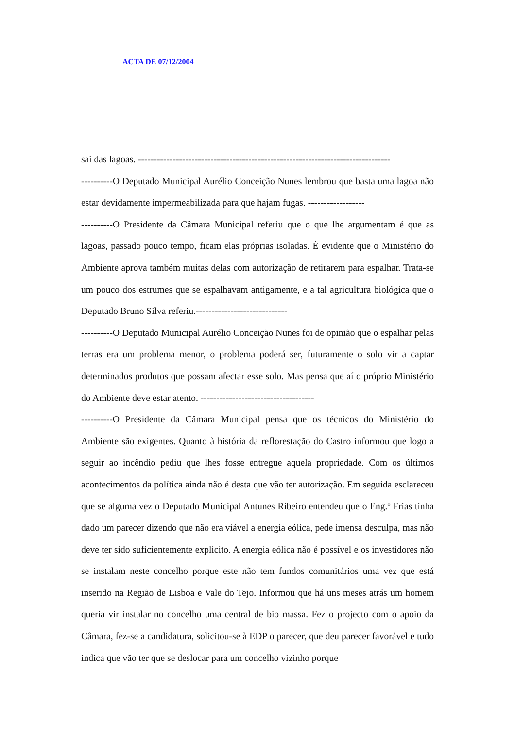ACTA DE 07/12/2004
sai das lagoas. --------------------------------------------------------------------------------
----------O Deputado Municipal Aurélio Conceição Nunes lembrou que basta uma lagoa não estar devidamente impermeabilizada para que hajam fugas. ------------------
----------O Presidente da Câmara Municipal referiu que o que lhe argumentam é que as lagoas, passado pouco tempo, ficam elas próprias isoladas. É evidente que o Ministério do Ambiente aprova também muitas delas com autorização de retirarem para espalhar. Trata-se um pouco dos estrumes que se espalhavam antigamente, e a tal agricultura biológica que o Deputado Bruno Silva referiu.-----------------------------
----------O Deputado Municipal Aurélio Conceição Nunes foi de opinião que o espalhar pelas terras era um problema menor, o problema poderá ser, futuramente o solo vir a captar determinados produtos que possam afectar esse solo. Mas pensa que aí o próprio Ministério do Ambiente deve estar atento. ------------------------------------
----------O Presidente da Câmara Municipal pensa que os técnicos do Ministério do Ambiente são exigentes. Quanto à história da reflorestação do Castro informou que logo a seguir ao incêndio pediu que lhes fosse entregue aquela propriedade. Com os últimos acontecimentos da política ainda não é desta que vão ter autorização. Em seguida esclareceu que se alguma vez o Deputado Municipal Antunes Ribeiro entendeu que o Eng.º Frias tinha dado um parecer dizendo que não era viável a energia eólica, pede imensa desculpa, mas não deve ter sido suficientemente explicito. A energia eólica não é possível e os investidores não se instalam neste concelho porque este não tem fundos comunitários uma vez que está inserido na Região de Lisboa e Vale do Tejo. Informou que há uns meses atrás um homem queria vir instalar no concelho uma central de bio massa. Fez o projecto com o apoio da Câmara, fez-se a candidatura, solicitou-se à EDP o parecer, que deu parecer favorável e tudo indica que vão ter que se deslocar para um concelho vizinho porque